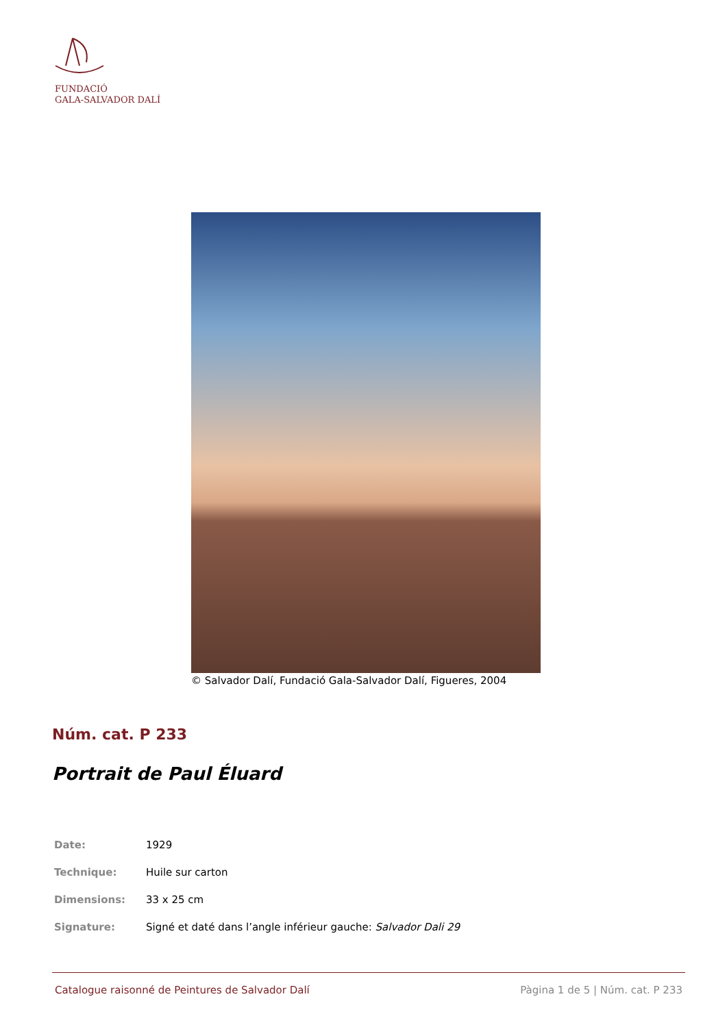FUNDACIÓ
GALA-SALVADOR DALÍ
© Salvador Dalí, Fundació Gala-Salvador Dalí, Figueres, 2004
Núm. cat. P 233
Portrait de Paul Éluard
| Date: | 1929 |
| Technique: | Huile sur carton |
| Dimensions: | 33 x 25 cm |
| Signature: | Signé et daté dans l’angle inférieur gauche: Salvador Dali 29 |
Catalogue raisonné de Peintures de Salvador Dalí Pàgina 1 de 5 | Núm. cat. P 233